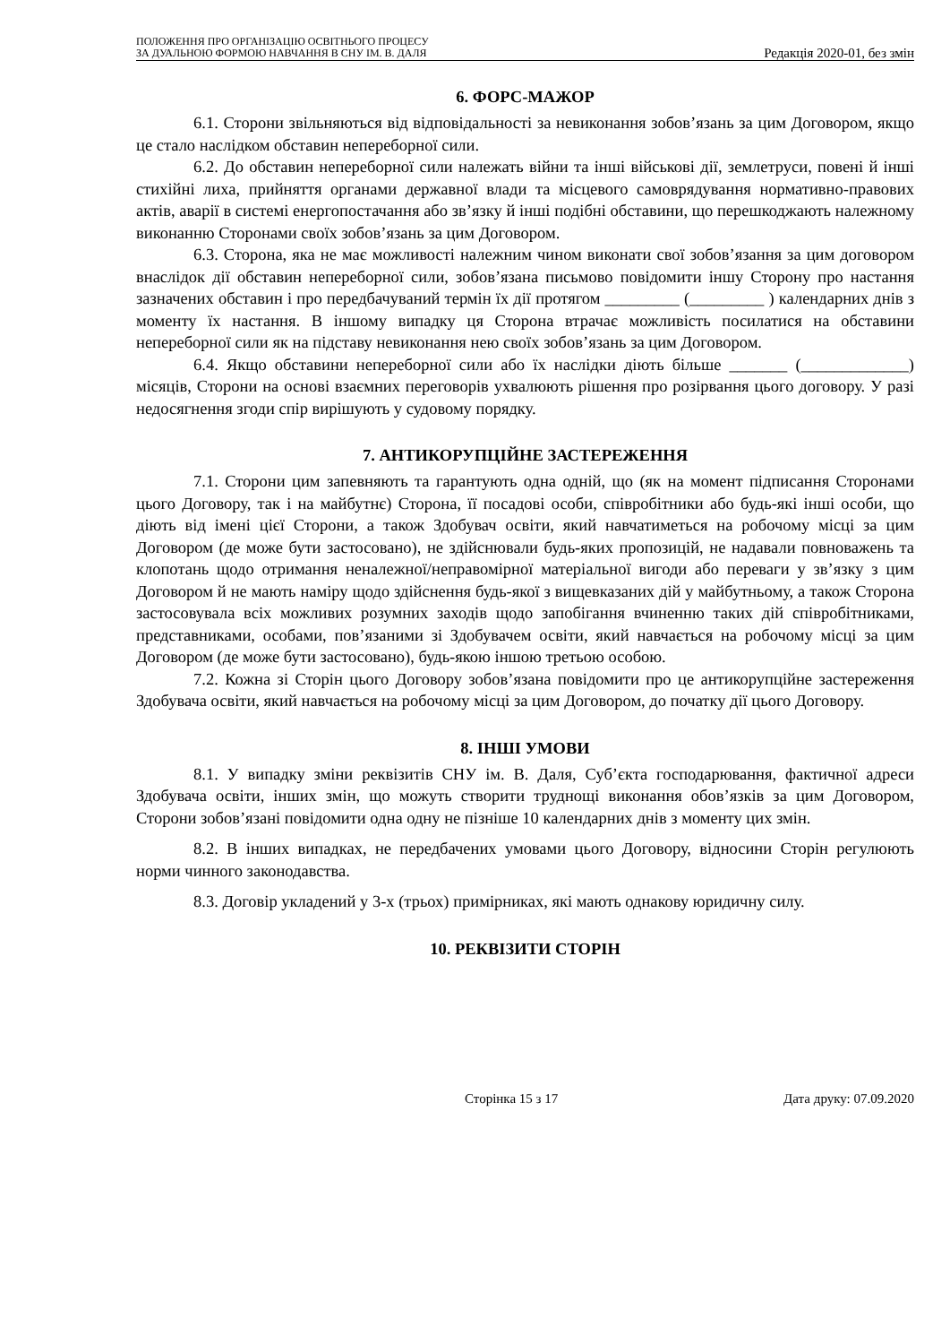ПОЛОЖЕННЯ ПРО ОРГАНІЗАЦІЮ ОСВІТНЬОГО ПРОЦЕСУ
ЗА ДУАЛЬНОЮ ФОРМОЮ НАВЧАННЯ В СНУ ІМ. В. ДАЛЯ
Редакція 2020-01, без змін
6. ФОРС-МАЖОР
6.1. Сторони звільняються від відповідальності за невиконання зобов’язань за цим Договором, якщо це стало наслідком обставин непереборної сили.
6.2. До обставин непереборної сили належать війни та інші військові дії, землетруси, повені й інші стихійні лиха, прийняття органами державної влади та місцевого самоврядування нормативно-правових актів, аварії в системі енергопостачання або зв’язку й інші подібні обставини, що перешкоджають належному виконанню Сторонами своїх зобов’язань за цим Договором.
6.3. Сторона, яка не має можливості належним чином виконати свої зобов’язання за цим договором внаслідок дії обставин непереборної сили, зобов’язана письмово повідомити іншу Сторону про настання зазначених обставин і про передбачуваний термін їх дії протягом _________ (_________ ) календарних днів з моменту їх настання. В іншому випадку ця Сторона втрачає можливість посилатися на обставини непереборної сили як на підставу невиконання нею своїх зобов’язань за цим Договором.
6.4. Якщо обставини непереборної сили або їх наслідки діють більше _______ (_____________) місяців, Сторони на основі взаємних переговорів ухвалюють рішення про розірвання цього договору. У разі недосягнення згоди спір вирішують у судовому порядку.
7. АНТИКОРУПЦІЙНЕ ЗАСТЕРЕЖЕННЯ
7.1. Сторони цим запевняють та гарантують одна одній, що (як на момент підписання Сторонами цього Договору, так і на майбутнє) Сторона, її посадові особи, співробітники або будь-які інші особи, що діють від імені цієї Сторони, а також Здобувач освіти, який навчатиметься на робочому місці за цим Договором (де може бути застосовано), не здійснювали будь-яких пропозицій, не надавали повноважень та клопотань щодо отримання неналежної/неправомірної матеріальної вигоди або переваги у зв’язку з цим Договором й не мають наміру щодо здійснення будь-якої з вищевказаних дій у майбутньому, а також Сторона застосовувала всіх можливих розумних заходів щодо запобігання вчиненню таких дій співробітниками, представниками, особами, пов’язаними зі Здобувачем освіти, який навчається на робочому місці за цим Договором (де може бути застосовано), будь-якою іншою третьою особою.
7.2. Кожна зі Сторін цього Договору зобов’язана повідомити про це антикорупційне застереження Здобувача освіти, який навчається на робочому місці за цим Договором, до початку дії цього Договору.
8. ІНШІ УМОВИ
8.1. У випадку зміни реквізитів СНУ ім. В. Даля, Суб’єкта господарювання, фактичної адреси Здобувача освіти, інших змін, що можуть створити труднощі виконання обов’язків за цим Договором, Сторони зобов’язані повідомити одна одну не пізніше 10 календарних днів з моменту цих змін.
8.2. В інших випадках, не передбачених умовами цього Договору, відносини Сторін регулюють норми чинного законодавства.
8.3. Договір укладений у 3-х (трьох) примірниках, які мають однакову юридичну силу.
10. РЕКВІЗИТИ СТОРІН
Сторінка 15 з 17 Дата друку: 07.09.2020